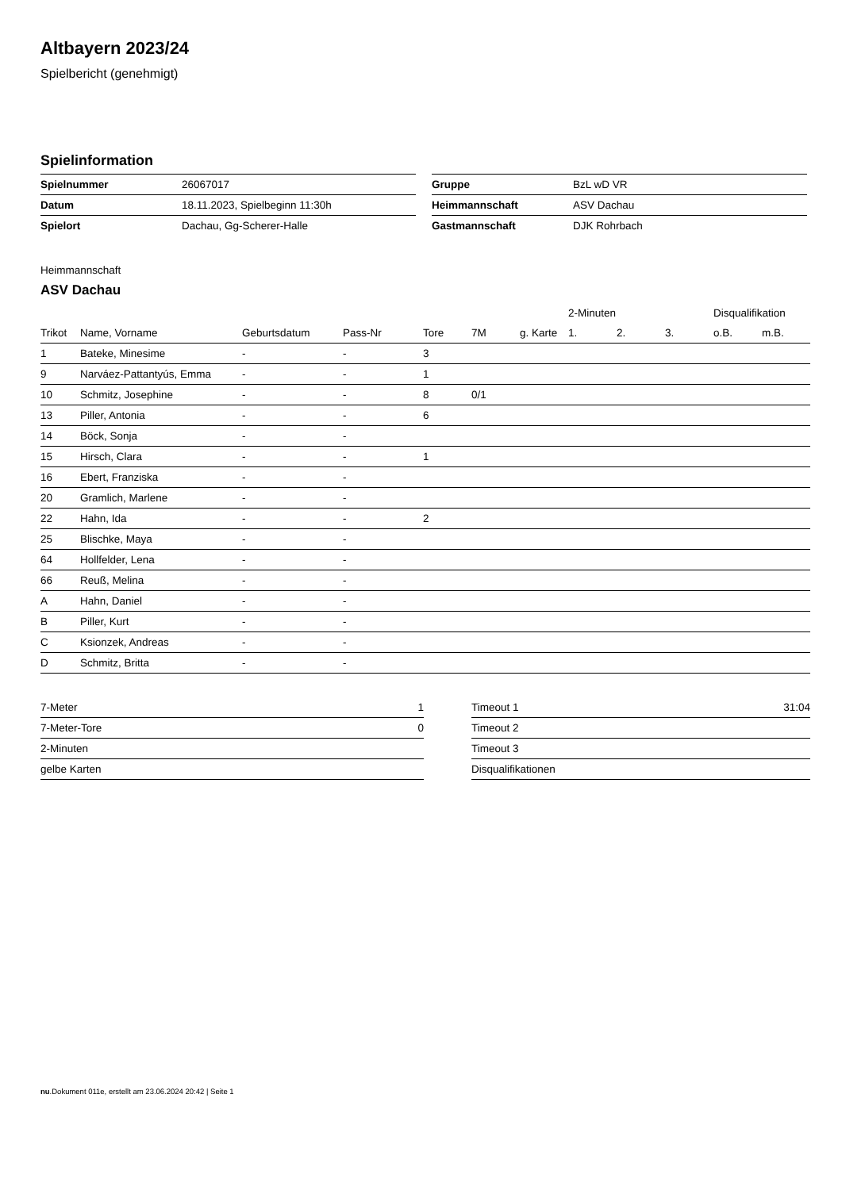Altbayern 2023/24
Spielbericht (genehmigt)
Spielinformation
| Spielnummer | 26067017 |
| Datum | 18.11.2023, Spielbeginn 11:30h |
| Spielort | Dachau, Gg-Scherer-Halle |
| Gruppe | BzL wD VR |
| Heimmannschaft | ASV Dachau |
| Gastmannschaft | DJK Rohrbach |
Heimmannschaft
ASV Dachau
| | | | | | | | 2-Minuten | | | Disqualifikation | |
| --- | --- | --- | --- | --- | --- | --- | --- | --- | --- | --- | --- |
| Trikot | Name, Vorname | Geburtsdatum | Pass-Nr | Tore | 7M | g. Karte | 1. | 2. | 3. | o.B. | m.B. |
| 1 | Bateke, Minesime | - | - | 3 | | | | | | | |
| 9 | Narváez-Pattantyús, Emma | - | - | 1 | | | | | | | |
| 10 | Schmitz, Josephine | - | - | 8 | 0/1 | | | | | | |
| 13 | Piller, Antonia | - | - | 6 | | | | | | | |
| 14 | Böck, Sonja | - | - | | | | | | | | |
| 15 | Hirsch, Clara | - | - | 1 | | | | | | | |
| 16 | Ebert, Franziska | - | - | | | | | | | | |
| 20 | Gramlich, Marlene | - | - | | | | | | | | |
| 22 | Hahn, Ida | - | - | 2 | | | | | | | |
| 25 | Blischke, Maya | - | - | | | | | | | | |
| 64 | Hollfelder, Lena | - | - | | | | | | | | |
| 66 | Reuß, Melina | - | - | | | | | | | | |
| A | Hahn, Daniel | - | - | | | | | | | | |
| B | Piller, Kurt | - | - | | | | | | | | |
| C | Ksionzek, Andreas | - | - | | | | | | | | |
| D | Schmitz, Britta | - | - | | | | | | | | |
| 7-Meter | 1 |
| 7-Meter-Tore | 0 |
| 2-Minuten | |
| gelbe Karten | |
| Timeout 1 | 31:04 |
| Timeout 2 | |
| Timeout 3 | |
| Disqualifikationen | |
nu.Dokument 011e, erstellt am 23.06.2024 20:42 | Seite 1